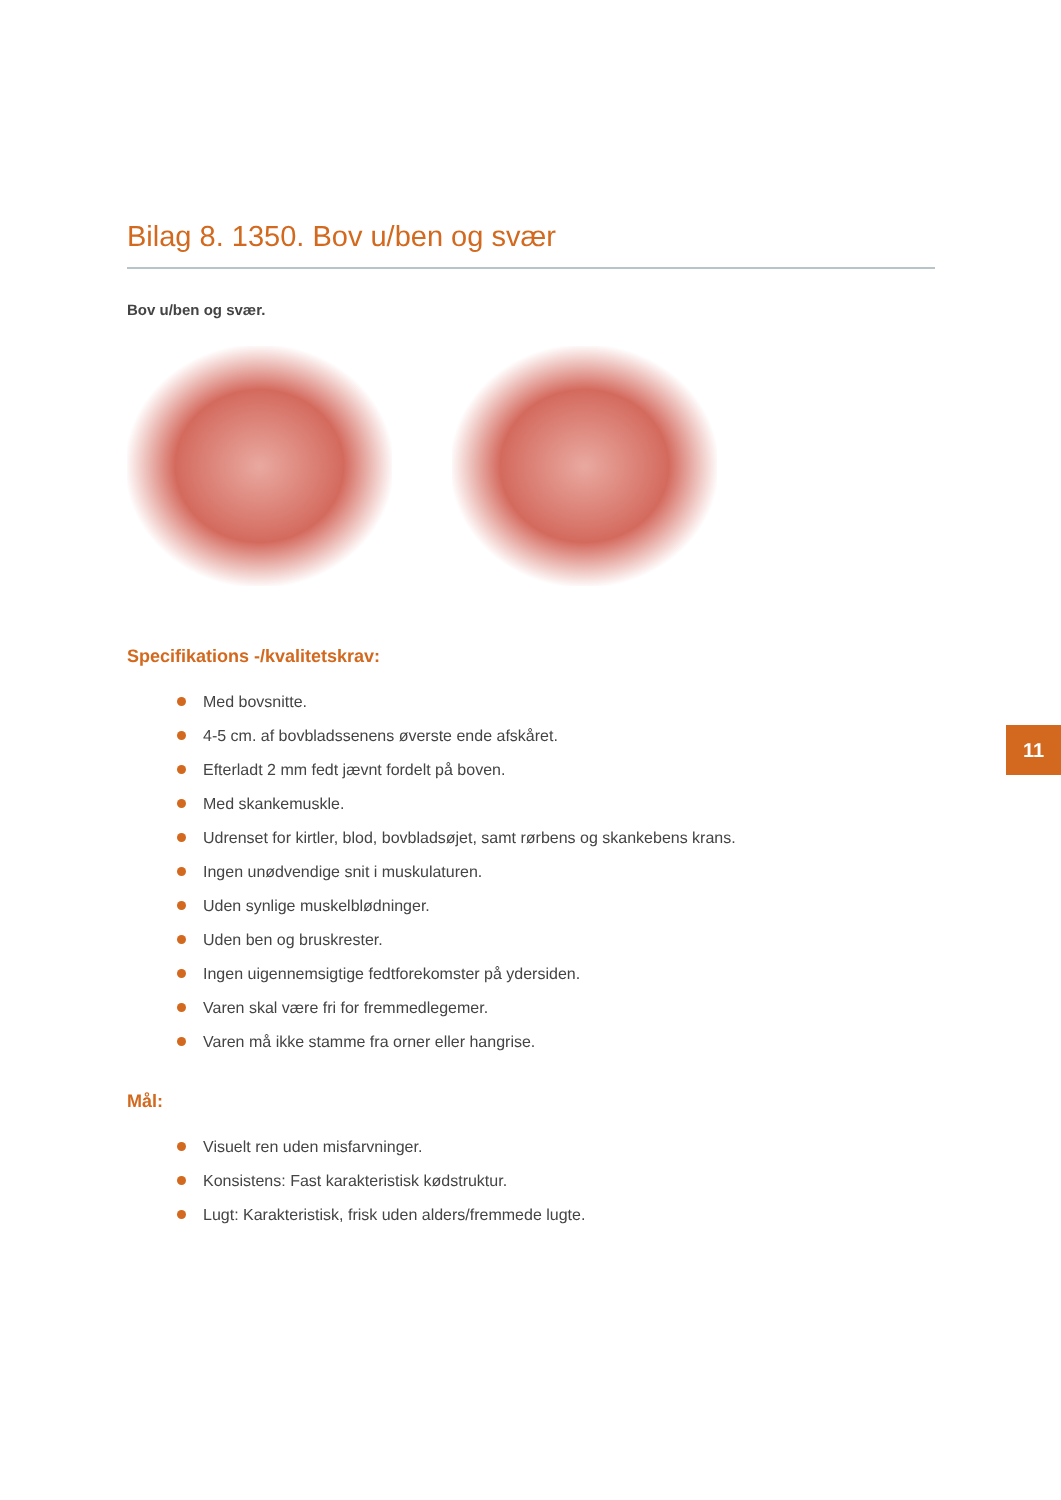Bilag 8. 1350. Bov u/ben og svær
Bov u/ben og svær.
Specifikations -/kvalitetskrav:
Med bovsnitte.
4-5 cm. af bovbladssenens øverste ende afskåret.
Efterladt 2 mm fedt jævnt fordelt på boven.
Med skankemuskle.
Udrenset for kirtler, blod, bovbladsøjet, samt rørbens og skankebens krans.
Ingen unødvendige snit i muskulaturen.
Uden synlige muskelblødninger.
Uden ben og bruskrester.
Ingen uigennemsigtige fedtforekomster på ydersiden.
Varen skal være fri for fremmedlegemer.
Varen må ikke stamme fra orner eller hangrise.
Mål:
Visuelt ren uden misfarvninger.
Konsistens: Fast karakteristisk kødstruktur.
Lugt: Karakteristisk, frisk uden alders/fremmede lugte.
11